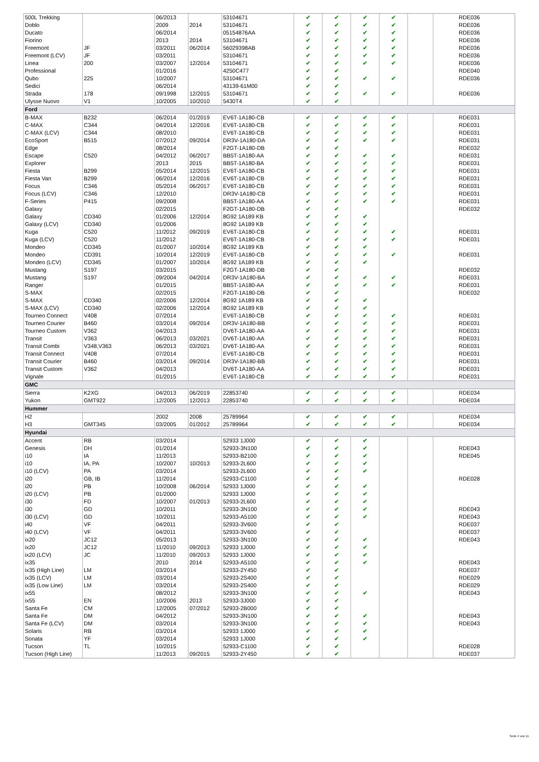| 500L Trekking | | 06/2013 | | 53104671 | ✔ | ✔ | ✔ | ✔ | | RDE036 |
| Doblo | | 2009 | 2014 | 53104671 | ✔ | ✔ | ✔ | ✔ | | RDE036 |
| Ducato | | 06/2014 | | 05154876AA | ✔ | ✔ | ✔ | ✔ | | RDE036 |
| Fiorino | | 2013 | 2014 | 53104671 | ✔ | ✔ | ✔ | ✔ | | RDE036 |
| Freemont | JF | 03/2011 | 06/2014 | 56029398AB | ✔ | ✔ | ✔ | ✔ | | RDE036 |
| Freemont (LCV) | JF | 03/2011 | | 53104671 | ✔ | ✔ | ✔ | ✔ | | RDE036 |
| Linea | 200 | 03/2007 | 12/2014 | 53104671 | ✔ | ✔ | ✔ | ✔ | | RDE036 |
| Professional | | 01/2016 | | 4250C477 | ✔ | ✔ | | | | RDE040 |
| Qubo | 225 | 10/2007 | | 53104671 | ✔ | ✔ | ✔ | ✔ | | RDE036 |
| Sedici | | 06/2014 | | 43139-61M00 | ✔ | ✔ | | | | |
| Strada | 178 | 09/1998 | 12/2015 | 53104671 | ✔ | ✔ | ✔ | ✔ | | RDE036 |
| Ulysse Nuovo | V1 | 10/2005 | 10/2010 | 5430T4 | ✔ | ✔ | | | | |
| Ford | | | | | | | | | | |
| B-MAX | B232 | 06/2014 | 01/2019 | EV6T-1A180-CB | ✔ | ✔ | ✔ | ✔ | | RDE031 |
| C-MAX | C344 | 04/2014 | 12/2016 | EV6T-1A180-CB | ✔ | ✔ | ✔ | ✔ | | RDE031 |
| C-MAX (LCV) | C344 | 08/2010 | | EV6T-1A180-CB | ✔ | ✔ | ✔ | ✔ | | RDE031 |
| EcoSport | B515 | 07/2012 | 09/2014 | DR3V-1A180-DA | ✔ | ✔ | ✔ | ✔ | | RDE031 |
| Edge | | 08/2014 | | F2GT-1A180-DB | ✔ | ✔ | | | | RDE032 |
| Escape | C520 | 04/2012 | 06/2017 | BB5T-1A180-AA | ✔ | ✔ | ✔ | ✔ | | RDE031 |
| Explorer | | 2013 | 2015 | BB5T-1A180-BA | ✔ | ✔ | ✔ | ✔ | | RDE031 |
| Fiesta | B299 | 05/2014 | 12/2015 | EV6T-1A180-CB | ✔ | ✔ | ✔ | ✔ | | RDE031 |
| Fiesta Van | B299 | 06/2014 | 12/2016 | EV6T-1A180-CB | ✔ | ✔ | ✔ | ✔ | | RDE031 |
| Focus | C346 | 05/2014 | 06/2017 | EV6T-1A180-CB | ✔ | ✔ | ✔ | ✔ | | RDE031 |
| Focus (LCV) | C346 | 12/2010 | | DR3V-1A180-CB | ✔ | ✔ | ✔ | ✔ | | RDE031 |
| F-Series | P415 | 09/2008 | | BB5T-1A180-AA | ✔ | ✔ | ✔ | ✔ | | RDE031 |
| Galaxy | | 02/2015 | | F2GT-1A180-DB | ✔ | ✔ | | | | RDE032 |
| Galaxy | CD340 | 01/2006 | 12/2014 | 8G92 1A189 KB | ✔ | ✔ | ✔ | | | |
| Galaxy (LCV) | CD340 | 01/2006 | | 8G92 1A189 KB | ✔ | ✔ | ✔ | | | |
| Kuga | C520 | 11/2012 | 09/2019 | EV6T-1A180-CB | ✔ | ✔ | ✔ | ✔ | | RDE031 |
| Kuga (LCV) | C520 | 11/2012 | | EV6T-1A180-CB | ✔ | ✔ | ✔ | ✔ | | RDE031 |
| Mondeo | CD345 | 01/2007 | 10/2014 | 8G92 1A189 KB | ✔ | ✔ | ✔ | | | |
| Mondeo | CD391 | 10/2014 | 12/2019 | EV6T-1A180-CB | ✔ | ✔ | ✔ | ✔ | | RDE031 |
| Mondeo (LCV) | CD345 | 01/2007 | 10/2014 | 8G92 1A189 KB | ✔ | ✔ | ✔ | | | |
| Mustang | S197 | 03/2015 | | F2GT-1A180-DB | ✔ | ✔ | | | | RDE032 |
| Mustang | S197 | 09/2004 | 04/2014 | DR3V-1A180-BA | ✔ | ✔ | ✔ | ✔ | | RDE031 |
| Ranger | | 01/2015 | | BB5T-1A180-AA | ✔ | ✔ | ✔ | ✔ | | RDE031 |
| S-MAX | | 02/2015 | | F2GT-1A180-DB | ✔ | ✔ | | | | RDE032 |
| S-MAX | CD340 | 02/2006 | 12/2014 | 8G92 1A189 KB | ✔ | ✔ | ✔ | | | |
| S-MAX (LCV) | CD340 | 02/2006 | 12/2014 | 8G92 1A189 KB | ✔ | ✔ | ✔ | | | |
| Tourneo Connect | V408 | 07/2014 | | EV6T-1A180-CB | ✔ | ✔ | ✔ | ✔ | | RDE031 |
| Tourneo Courier | B460 | 03/2014 | 09/2014 | DR3V-1A180-BB | ✔ | ✔ | ✔ | ✔ | | RDE031 |
| Tourneo Custom | V362 | 04/2013 | | DV6T-1A180-AA | ✔ | ✔ | ✔ | ✔ | | RDE031 |
| Transit | V363 | 06/2013 | 03/2021 | DV6T-1A180-AA | ✔ | ✔ | ✔ | ✔ | | RDE031 |
| Transit Combi | V348,V363 | 06/2013 | 03/2021 | DV6T-1A180-AA | ✔ | ✔ | ✔ | ✔ | | RDE031 |
| Transit Connect | V408 | 07/2014 | | EV6T-1A180-CB | ✔ | ✔ | ✔ | ✔ | | RDE031 |
| Transit Courier | B460 | 03/2014 | 09/2014 | DR3V-1A180-BB | ✔ | ✔ | ✔ | ✔ | | RDE031 |
| Transit Custom | V362 | 04/2013 | | DV6T-1A180-AA | ✔ | ✔ | ✔ | ✔ | | RDE031 |
| Vignale | | 01/2015 | | EV6T-1A180-CB | ✔ | ✔ | ✔ | ✔ | | RDE031 |
| GMC | | | | | | | | | | |
| Sierra | K2XG | 04/2013 | 06/2019 | 22853740 | ✔ | ✔ | ✔ | ✔ | | RDE034 |
| Yukon | GMT922 | 12/2005 | 12/2013 | 22853740 | ✔ | ✔ | ✔ | ✔ | | RDE034 |
| Hummer | | | | | | | | | | |
| H2 | | 2002 | 2008 | 25789964 | ✔ | ✔ | ✔ | ✔ | | RDE034 |
| H3 | GMT345 | 03/2005 | 01/2012 | 25789964 | ✔ | ✔ | ✔ | ✔ | | RDE034 |
| Hyundai | | | | | | | | | | |
| Accent | RB | 03/2014 | | 52933 1J000 | ✔ | ✔ | ✔ | | | |
| Genesis | DH | 01/2014 | | 52933-3N100 | ✔ | ✔ | ✔ | | | RDE043 |
| i10 | IA | 11/2013 | | 52933-B2100 | ✔ | ✔ | ✔ | | | RDE045 |
| i10 | IA, PA | 10/2007 | 10/2013 | 52933-2L600 | ✔ | ✔ | ✔ | | | |
| i10 (LCV) | PA | 03/2014 | | 52933-2L600 | ✔ | ✔ | ✔ | | | |
| i20 | GB, IB | 11/2014 | | 52933-C1100 | ✔ | ✔ | | | | RDE028 |
| i20 | PB | 10/2008 | 06/2014 | 52933 1J000 | ✔ | ✔ | ✔ | | | |
| i20 (LCV) | PB | 01/2000 | | 52933 1J000 | ✔ | ✔ | ✔ | | | |
| i30 | FD | 10/2007 | 01/2013 | 52933-2L600 | ✔ | ✔ | ✔ | | | |
| i30 | GD | 10/2011 | | 52933-3N100 | ✔ | ✔ | ✔ | | | RDE043 |
| i30 (LCV) | GD | 10/2011 | | 52933-A5100 | ✔ | ✔ | ✔ | | | RDE043 |
| i40 | VF | 04/2011 | | 52933-3V600 | ✔ | ✔ | | | | RDE037 |
| i40 (LCV) | VF | 04/2011 | | 52933-3V600 | ✔ | ✔ | | | | RDE037 |
| ix20 | JC12 | 05/2013 | | 52933-3N100 | ✔ | ✔ | ✔ | | | RDE043 |
| ix20 | JC12 | 11/2010 | 09/2013 | 52933 1J000 | ✔ | ✔ | ✔ | | | |
| ix20 (LCV) | JC | 11/2010 | 09/2013 | 52933 1J000 | ✔ | ✔ | ✔ | | | |
| ix35 | | 2010 | 2014 | 52933-A5100 | ✔ | ✔ | ✔ | | | RDE043 |
| ix35 (High Line) | LM | 03/2014 | | 52933-2Y450 | ✔ | ✔ | | | | RDE037 |
| ix35 (LCV) | LM | 03/2014 | | 52933-2S400 | ✔ | ✔ | | | | RDE029 |
| ix35 (Low Line) | LM | 03/2014 | | 52933-2S400 | ✔ | ✔ | | | | RDE029 |
| ix55 | | 08/2012 | | 52933-3N100 | ✔ | ✔ | ✔ | | | RDE043 |
| ix55 | EN | 10/2006 | 2013 | 52933-3J000 | ✔ | ✔ | | | | |
| Santa Fe | CM | 12/2005 | 07/2012 | 52933-2B000 | ✔ | ✔ | | | | |
| Santa Fe | DM | 04/2012 | | 52933-3N100 | ✔ | ✔ | ✔ | | | RDE043 |
| Santa Fe (LCV) | DM | 03/2014 | | 52933-3N100 | ✔ | ✔ | ✔ | | | RDE043 |
| Solaris | RB | 03/2014 | | 52933 1J000 | ✔ | ✔ | ✔ | | | |
| Sonata | YF | 03/2014 | | 52933 1J000 | ✔ | ✔ | ✔ | | | |
| Tucson | TL | 10/2015 | | 52933-C1100 | ✔ | ✔ | | | | RDE028 |
| Tucson (High Line) | | 11/2013 | 09/2015 | 52933-2Y450 | ✔ | ✔ | | | | RDE037 |
Seite 4 von 11